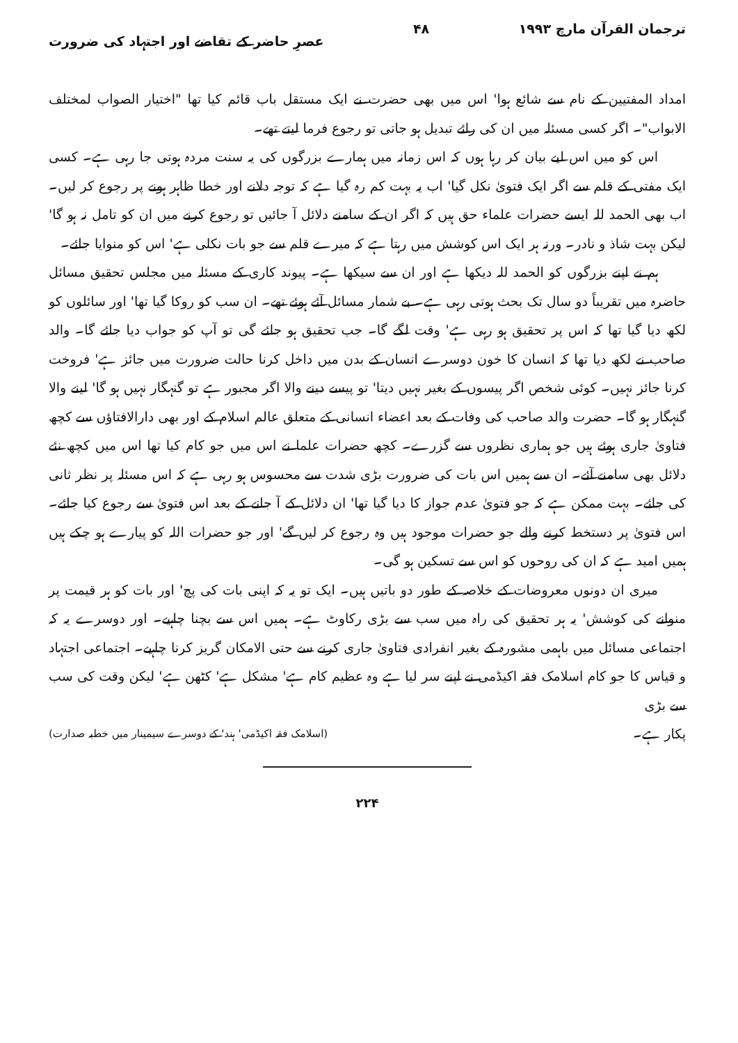ترجمان القرآن مارچ ۱۹۹۳ ۴۸ عصرِ حاضر کے تقاضے اور اجتہاد کی ضرورت
امداد المفتیین کے نام سے شائع ہوا' اس میں بھی حضرت نے ایک مستقل باب قائم کیا تھا "اختیار الصواب لمختلف الابواب"۔ اگر کسی مسئلہ میں ان کی رائے تبدیل ہو جاتی تو رجوع فرما لیتے تھے۔
اس کو میں اس لیے بیان کر رہا ہوں کہ اس زمانہ میں ہمارے بزرگوں کی یہ سنت مردہ ہوتی جا رہی ہے۔ کسی ایک مفتی کے قلم سے اگر ایک فتویٰ نکل گیا' اب یہ بہت کم رہ گیا ہے کہ توجہ دلانے اور خطا ظاہر ہونے پر رجوع کر لیں۔ اب بھی الحمد للہ ایسے حضرات علماء حق ہیں کہ اگر ان کے سامنے دلائل آ جائیں تو رجوع کرنے میں ان کو تامل نہ ہو گا' لیکن بہت شاذ و نادر۔ ورنہ ہر ایک اس کوشش میں رہتا ہے کہ میرے قلم سے جو بات نکلی ہے' اس کو منوایا جائے۔
ہم نے اپنے بزرگوں کو الحمد للہ دیکھا ہے اور ان سے سیکھا ہے۔ پیوند کاری کے مسئلہ میں مجلس تحقیق مسائل حاضرہ میں تقریباً دو سال تک بحث ہوتی رہی ہے۔ بے شمار مسائل آئے ہوئے تھے۔ ان سب کو روکا گیا تھا' اور سائلوں کو لکھ دیا گیا تھا کہ اس پر تحقیق ہو رہی ہے' وقت لگے گا۔ جب تحقیق ہو جائے گی تو آپ کو جواب دیا جائے گا۔ والد صاحب نے لکھ دیا تھا کہ انسان کا خون دوسرے انسان کے بدن میں داخل کرنا حالت ضرورت میں جائز ہے' فروخت کرنا جائز نہیں۔ کوئی شخص اگر پیسوں کے بغیر نہیں دیتا' تو پیسے دینے والا اگر مجبور ہے تو گنہگار نہیں ہو گا' لینے والا گنہگار ہو گا۔ حضرت والد صاحب کی وفات کے بعد اعضاء انسانی کے متعلق عالم اسلام کے اور بھی دارالافتاؤں سے کچھ فتاویٰ جاری ہوئے ہیں جو ہماری نظروں سے گزرے۔ کچھ حضرات علما نے اس میں جو کام کیا تھا اس میں کچھ نئے دلائل بھی سامنے آئے۔ ان سے ہمیں اس بات کی ضرورت بڑی شدت سے محسوس ہو رہی ہے کہ اس مسئلہ پر نظر ثانی کی جائے۔ بہت ممکن ہے کہ جو فتویٰ عدم جواز کا دیا گیا تھا' ان دلائل کے آ جانے کے بعد اس فتویٰ سے رجوع کیا جائے۔ اس فتویٰ پر دستخط کرنے والے جو حضرات موجود ہیں وہ رجوع کر لیں گے' اور جو حضرات اللہ کو پیارے ہو چکے ہیں ہمیں امید ہے کہ ان کی روحوں کو اس سے تسکین ہو گی۔
میری ان دونوں معروضات کے خلاصہ کے طور دو باتیں ہیں۔ ایک تو یہ کہ اپنی بات کی پچ' اور بات کو ہر قیمت پر منوانے کی کوشش' یہ ہر تحقیق کی راہ میں سب سے بڑی رکاوٹ ہے۔ ہمیں اس سے بچنا چاہیے۔ اور دوسرے یہ کہ اجتماعی مسائل میں باہمی مشورہ کے بغیر انفرادی فتاویٰ جاری کرنے سے حتی الامکان گریز کرنا چاہیے۔ اجتماعی اجتہاد و قیاس کا جو کام اسلامک فقہ اکیڈمی نے اپنے سر لیا ہے وہ عظیم کام ہے' مشکل ہے' کٹھن ہے' لیکن وقت کی سب سے بڑی
پکار ہے۔ (اسلامک فقہ اکیڈمی' ہند' کے دوسرے سیمینار میں خطبہ صدارت)
۲۲۴